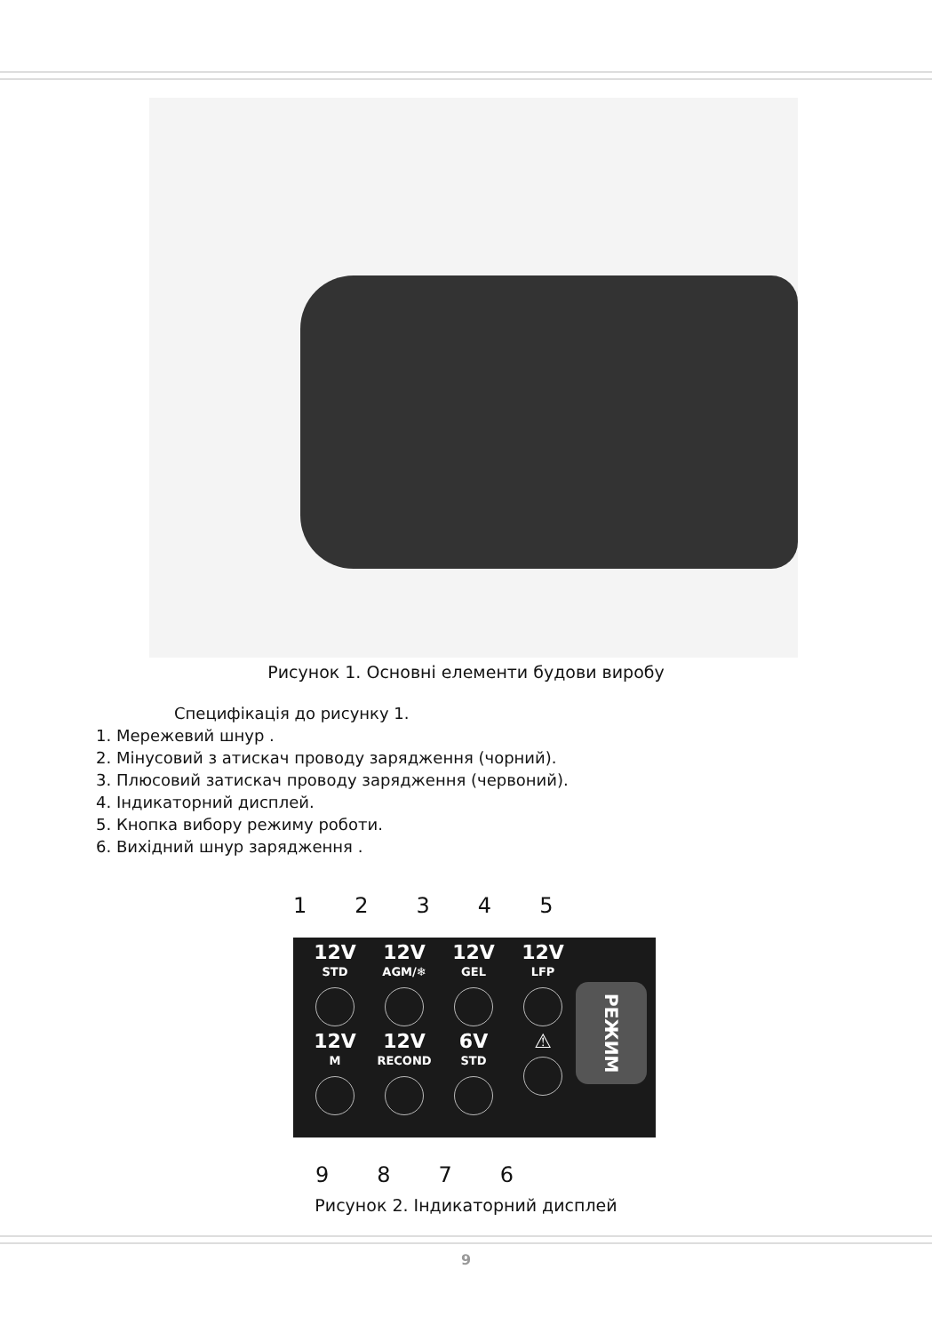Рисунок 1. Основні елементи будови виробу
Специфікація до рисунку 1.
1. Мережевий шнур .
2. Мінусовий з атискач проводу зарядження (чорний).
3. Плюсовий затискач проводу зарядження (червоний).
4. Індикаторний дисплей.
5. Кнопка вибору режиму роботи.
6. Вихідний шнур зарядження .
12345
12V
STD
12V
AGM/❄
12V
GEL
12V
LFP
12V
M
12V
RECOND
6V
STD
⚠
РЕЖИМ
9876
Рисунок 2. Індикаторний дисплей
9